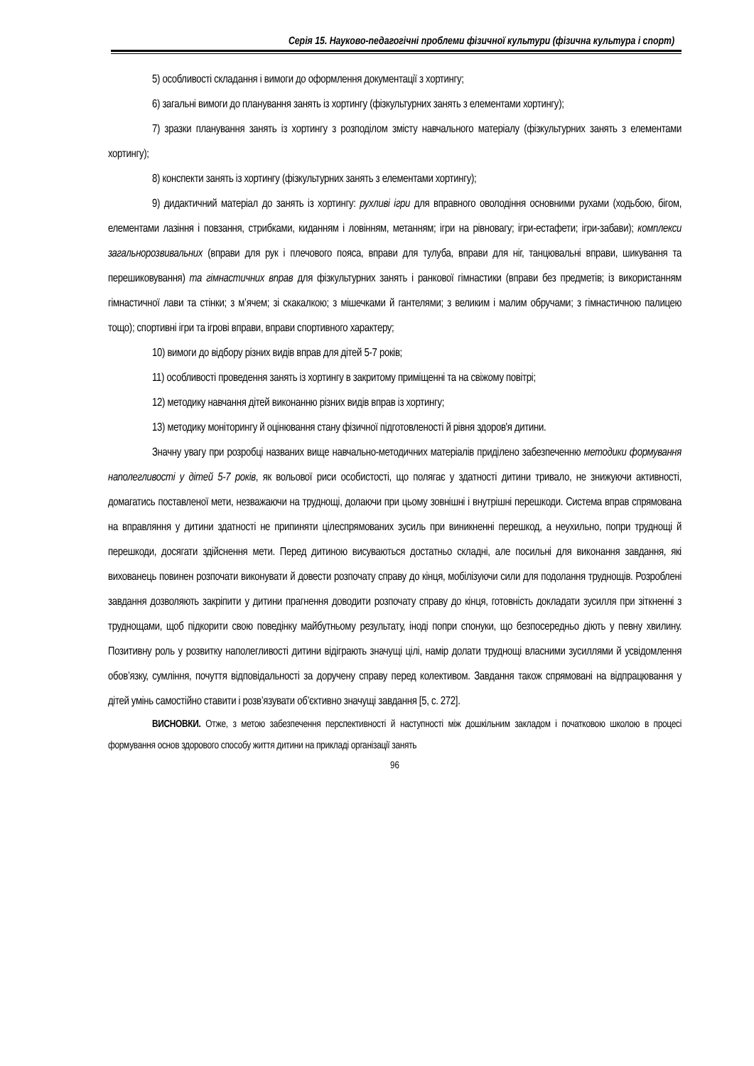Серія 15. Науково-педагогічні проблеми фізичної культури (фізична культура і спорт)
5) особливості складання і вимоги до оформлення документації з хортингу;
6) загальні вимоги до планування занять із хортингу (фізкультурних занять з елементами хортингу);
7) зразки планування занять із хортингу з розподілом змісту навчального матеріалу (фізкультурних занять з елементами хортингу);
8) конспекти занять із хортингу (фізкультурних занять з елементами хортингу);
9) дидактичний матеріал до занять із хортингу: рухливі ігри для вправного оволодіння основними рухами (ходьбою, бігом, елементами лазіння і повзання, стрибками, киданням і ловінням, метанням; ігри на рівновагу; ігри-естафети; ігри-забави); комплекси загальнорозвивальних (вправи для рук і плечового пояса, вправи для тулуба, вправи для ніг, танцювальні вправи, шикування та перешиковування) та гімнастичних вправ для фізкультурних занять і ранкової гімнастики (вправи без предметів; із використанням гімнастичної лави та стінки; з м’ячем; зі скакалкою; з мішечками й гантелями; з великим і малим обручами; з гімнастичною палицею тощо); спортивні ігри та ігрові вправи, вправи спортивного характеру;
10) вимоги до відбору різних видів вправ для дітей 5-7 років;
11) особливості проведення занять із хортингу в закритому приміщенні та на свіжому повітрі;
12) методику навчання дітей виконанню різних видів вправ із хортингу;
13) методику моніторингу й оцінювання стану фізичної підготовленості й рівня здоров'я дитини.
Значну увагу при розробці названих вище навчально-методичних матеріалів приділено забезпеченню методики формування наполегливості у дітей 5-7 років, як вольової риси особистості, що полягає у здатності дитини тривало, не знижуючи активності, домагатись поставленої мети, незважаючи на труднощі, долаючи при цьому зовнішні і внутрішні перешкоди. Система вправ спрямована на вправляння у дитини здатності не припиняти цілеспрямованих зусиль при виникненні перешкод, а неухильно, попри труднощі й перешкоди, досягати здійснення мети. Перед дитиною висуваються достатньо складні, але посильні для виконання завдання, які вихованець повинен розпочати виконувати й довести розпочату справу до кінця, мобілізуючи сили для подолання труднощів. Розроблені завдання дозволяють закріпити у дитини прагнення доводити розпочату справу до кінця, готовність докладати зусилля при зіткненні з труднощами, щоб підкорити свою поведінку майбутньому результату, іноді попри спонуки, що безпосередньо діють у певну хвилину. Позитивну роль у розвитку наполегливості дитини відіграють значущі цілі, намір долати труднощі власними зусиллями й усвідомлення обов’язку, сумління, почуття відповідальності за доручену справу перед колективом. Завдання також спрямовані на відпрацювання у дітей умінь самостійно ставити і розв’язувати об’єктивно значущі завдання [5, с. 272].
ВИСНОВКИ. Отже, з метою забезпечення перспективності й наступності між дошкільним закладом і початковою школою в процесі формування основ здорового способу життя дитини на прикладі організації занять
96